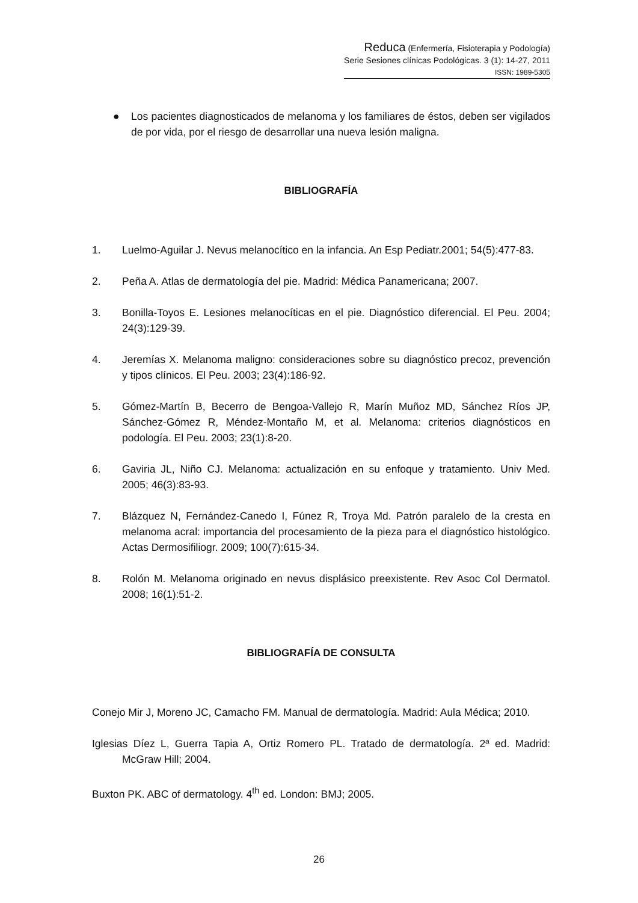Reduca (Enfermería, Fisioterapia y Podología)
Serie Sesiones clínicas Podológicas. 3 (1): 14-27, 2011
ISSN: 1989-5305
● Los pacientes diagnosticados de melanoma y los familiares de éstos, deben ser vigilados de por vida, por el riesgo de desarrollar una nueva lesión maligna.
BIBLIOGRAFÍA
1. Luelmo-Aguilar J. Nevus melanocítico en la infancia. An Esp Pediatr.2001; 54(5):477-83.
2. Peña A. Atlas de dermatología del pie. Madrid: Médica Panamericana; 2007.
3. Bonilla-Toyos E. Lesiones melanocíticas en el pie. Diagnóstico diferencial. El Peu. 2004; 24(3):129-39.
4. Jeremías X. Melanoma maligno: consideraciones sobre su diagnóstico precoz, prevención y tipos clínicos. El Peu. 2003; 23(4):186-92.
5. Gómez-Martín B, Becerro de Bengoa-Vallejo R, Marín Muñoz MD, Sánchez Ríos JP, Sánchez-Gómez R, Méndez-Montaño M, et al. Melanoma: criterios diagnósticos en podología. El Peu. 2003; 23(1):8-20.
6. Gaviria JL, Niño CJ. Melanoma: actualización en su enfoque y tratamiento. Univ Med. 2005; 46(3):83-93.
7. Blázquez N, Fernández-Canedo I, Fúnez R, Troya Md. Patrón paralelo de la cresta en melanoma acral: importancia del procesamiento de la pieza para el diagnóstico histológico. Actas Dermosifiliogr. 2009; 100(7):615-34.
8. Rolón M. Melanoma originado en nevus displásico preexistente. Rev Asoc Col Dermatol. 2008; 16(1):51-2.
BIBLIOGRAFÍA DE CONSULTA
Conejo Mir J, Moreno JC, Camacho FM. Manual de dermatología. Madrid: Aula Médica; 2010.
Iglesias Díez L, Guerra Tapia A, Ortiz Romero PL. Tratado de dermatología. 2ª ed. Madrid: McGraw Hill; 2004.
Buxton PK. ABC of dermatology. 4<sup>th</sup> ed. London: BMJ; 2005.
26